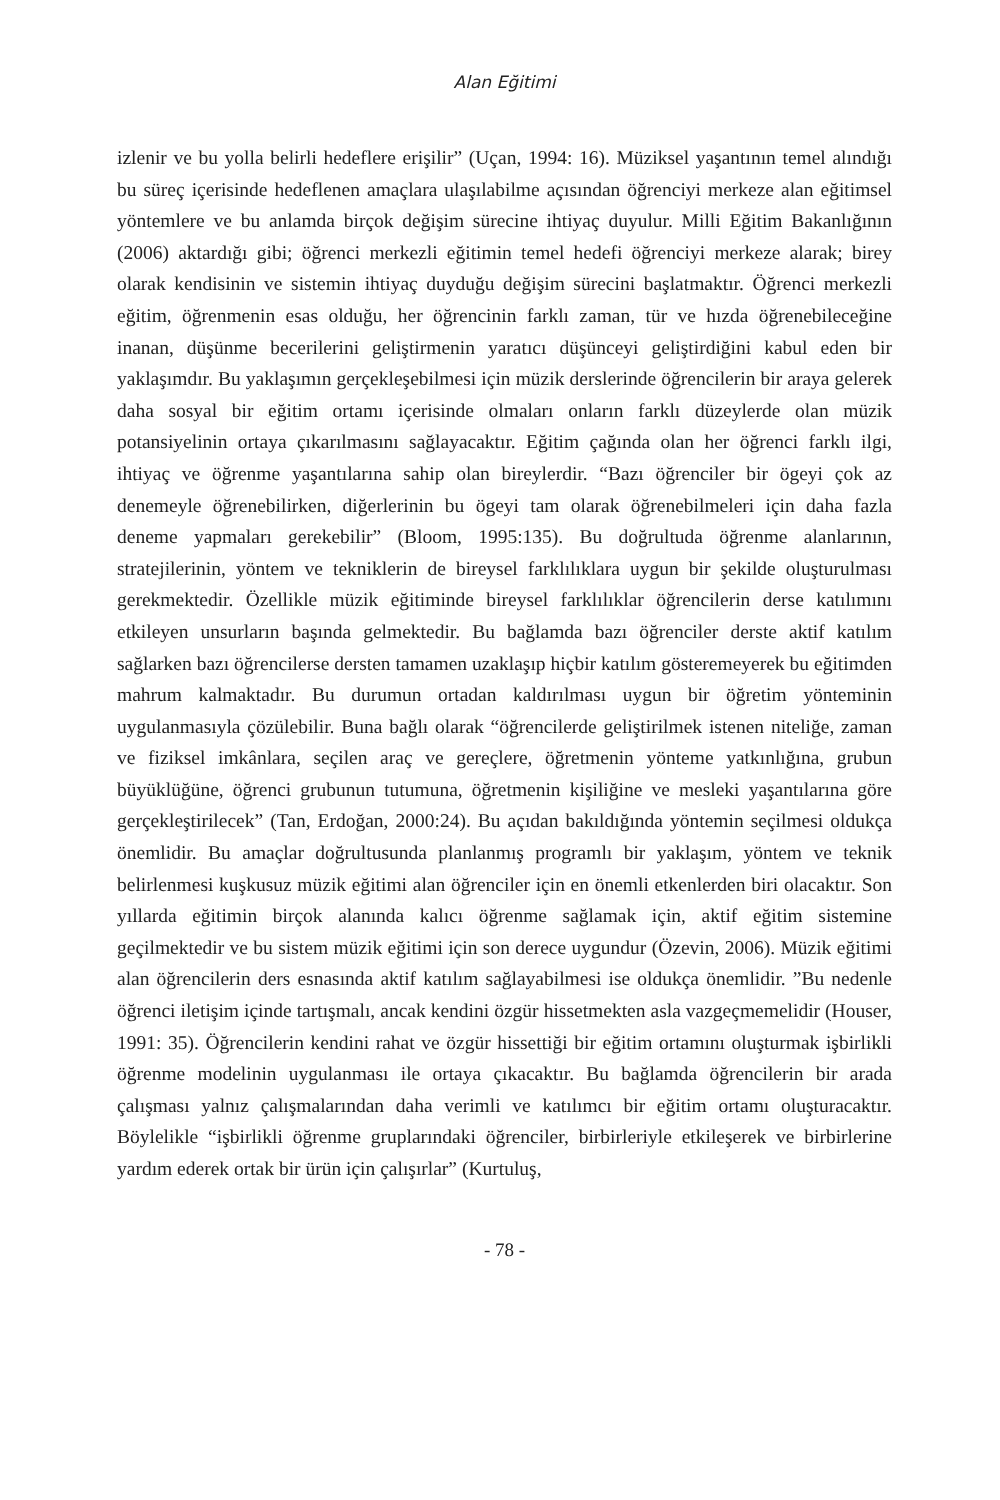Alan Eğitimi
izlenir ve bu yolla belirli hedeflere erişilir” (Uçan, 1994: 16). Müziksel yaşantının temel alındığı bu süreç içerisinde hedeflenen amaçlara ulaşılabilme açısından öğrenciyi merkeze alan eğitimsel yöntemlere ve bu anlamda birçok değişim sürecine ihtiyaç duyulur. Milli Eğitim Bakanlığının (2006) aktardığı gibi; öğrenci merkezli eğitimin temel hedefi öğrenciyi merkeze alarak; birey olarak kendisinin ve sistemin ihtiyaç duyduğu değişim sürecini başlatmaktır. Öğrenci merkezli eğitim, öğrenmenin esas olduğu, her öğrencinin farklı zaman, tür ve hızda öğrenebileceğine inanan, düşünme becerilerini geliştirmenin yaratıcı düşünceyi geliştirdiğini kabul eden bir yaklaşımdır. Bu yaklaşımın gerçekleşebilmesi için müzik derslerinde öğrencilerin bir araya gelerek daha sosyal bir eğitim ortamı içerisinde olmaları onların farklı düzeylerde olan müzik potansiyelinin ortaya çıkarılmasını sağlayacaktır. Eğitim çağında olan her öğrenci farklı ilgi, ihtiyaç ve öğrenme yaşantılarına sahip olan bireylerdir. “Bazı öğrenciler bir ögeyi çok az denemeyle öğrenebilirken, diğerlerinin bu ögeyi tam olarak öğrenebilmeleri için daha fazla deneme yapmaları gerekebilir” (Bloom, 1995:135). Bu doğrultuda öğrenme alanlarının, stratejilerinin, yöntem ve tekniklerin de bireysel farklılıklara uygun bir şekilde oluşturulması gerekmektedir. Özellikle müzik eğitiminde bireysel farklılıklar öğrencilerin derse katılımını etkileyen unsurların başında gelmektedir. Bu bağlamda bazı öğrenciler derste aktif katılım sağlarken bazı öğrencilerse dersten tamamen uzaklaşıp hiçbir katılım gösteremeyerek bu eğitimden mahrum kalmaktadır. Bu durumun ortadan kaldırılması uygun bir öğretim yönteminin uygulanmasıyla çözülebilir. Buna bağlı olarak “öğrencilerde geliştirilmek istenen niteliğe, zaman ve fiziksel imkânlara, seçilen araç ve gereçlere, öğretmenin yönteme yatkınlığına, grubun büyüklüğüne, öğrenci grubunun tutumuna, öğretmenin kişiliğine ve mesleki yaşantılarına göre gerçekleştirilecek” (Tan, Erdoğan, 2000:24). Bu açıdan bakıldığında yöntemin seçilmesi oldukça önemlidir. Bu amaçlar doğrultusunda planlanmış programlı bir yaklaşım, yöntem ve teknik belirlenmesi kuşkusuz müzik eğitimi alan öğrenciler için en önemli etkenlerden biri olacaktır. Son yıllarda eğitimin birçok alanında kalıcı öğrenme sağlamak için, aktif eğitim sistemine geçilmektedir ve bu sistem müzik eğitimi için son derece uygundur (Özevin, 2006). Müzik eğitimi alan öğrencilerin ders esnasında aktif katılım sağlayabilmesi ise oldukça önemlidir. ”Bu nedenle öğrenci iletişim içinde tartışmalı, ancak kendini özgür hissetmekten asla vazgeçmemelidir (Houser, 1991: 35). Öğrencilerin kendini rahat ve özgür hissettiği bir eğitim ortamını oluşturmak işbirlikli öğrenme modelinin uygulanması ile ortaya çıkacaktır. Bu bağlamda öğrencilerin bir arada çalışması yalnız çalışmalarından daha verimli ve katılımcı bir eğitim ortamı oluşturacaktır. Böylelikle “işbirlikli öğrenme gruplarındaki öğrenciler, birbirleriyle etkileşerek ve birbirlerine yardım ederek ortak bir ürün için çalışırlar” (Kurtuluş,
- 78 -